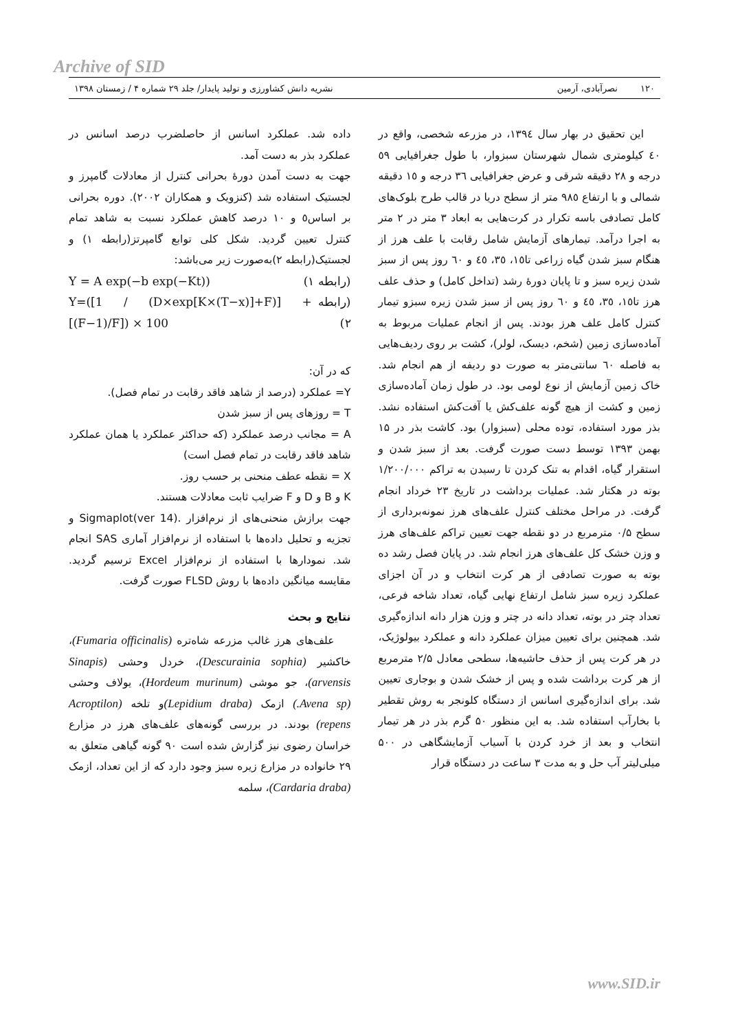Archive of SID
۱۲۰ نصرآبادی، آرمین نشریه دانش کشاورزی و تولید پایدار/ جلد ۲۹ شماره ۴ / زمستان ۱۳۹۸
این تحقیق در بهار سال ۱۳۹٤، در مزرعه شخصی، واقع در ٤٠ کیلومتری شمال شهرستان سبزوار، با طول جغرافیایی ٥٩ درجه و ٢٨ دقیقه شرقی و عرض جغرافیایی ٣٦ درجه و ١٥ دقیقه شمالی و با ارتفاع ٩٨٥ متر از سطح دریا در قالب طرح بلوک‌های کامل تصادفی باسه تکرار در کرت‌هایی به ابعاد ۳ متر در ۲ متر به اجرا درآمد. تیمارهای آزمایش شامل رقابت با علف هرز از هنگام سبز شدن گیاه زراعی تا١٥، ٣٥، ٤٥ و ٦٠ روز پس از سبز شدن زیره سبز و تا پایان دورۀ رشد (تداخل کامل) و حذف علف هرز تا١٥، ٣٥، ٤٥ و ٦٠ روز پس از سبز شدن زیره سبزو تیمار کنترل کامل علف هرز بودند. پس از انجام عملیات مربوط به آماده‌سازی زمین (شخم، دیسک، لولر)، کشت بر روی ردیف‌هایی به فاصله ٦٠ سانتی‌متر به صورت دو ردیفه از هم انجام شد. خاک زمین آزمایش از نوع لومی بود. در طول زمان آماده‌سازی زمین و کشت از هیچ گونه علف‌کش یا آفت‌کش استفاده نشد. بذر مورد استفاده، توده محلی (سبزوار) بود. کاشت بذر در ۱۵ بهمن ۱۳۹۳ توسط دست صورت گرفت. بعد از سبز شدن و استقرار گیاه، اقدام به تنک کردن تا رسیدن به تراکم ۱/۲۰۰/۰۰۰ بوته در هکتار شد. عملیات برداشت در تاریخ ۲۳ خرداد انجام گرفت. در مراحل مختلف کنترل علف‌های هرز نمونه‌برداری از سطح ۰/۵ مترمربع در دو نقطه جهت تعیین تراکم علف‌های هرز و وزن خشک کل علف‌های هرز انجام شد. در پایان فصل رشد ده بوته به صورت تصادفی از هر کرت انتخاب و در آن اجزای عملکرد زیره سبز شامل ارتفاع نهایی گیاه، تعداد شاخه فرعی، تعداد چتر در بوته، تعداد دانه در چتر و وزن هزار دانه اندازه‌گیری شد. همچنین برای تعیین میزان عملکرد دانه و عملکرد بیولوژیک، در هر کرت پس از حذف حاشیه‌ها، سطحی معادل ۲/۵ مترمربع از هر کرت برداشت شده و پس از خشک شدن و بوجاری تعیین شد. برای اندازه‌گیری اسانس از دستگاه کلونجر به روش تقطیر با بخارآب استفاده شد. به این منظور ۵۰ گرم بذر در هر تیمار انتخاب و بعد از خرد کردن با آسیاب آزمایشگاهی در ۵۰۰ میلی‌لیتر آب حل و به مدت ۳ ساعت در دستگاه قرار
داده شد. عملکرد اسانس از حاصلضرب درصد اسانس در عملکرد بذر به دست آمد.
جهت به دست آمدن دورۀ بحرانی کنترل از معادلات گامپرز و لجستیک استفاده شد (کنزویک و همکاران ۲۰۰۲). دوره بحرانی بر اساس٥ و ۱۰ درصد کاهش عملکرد نسبت به شاهد تمام کنترل تعیین گردید. شکل کلی توابع گامپرتز(رابطه ۱) و لجستیک(رابطه ۲)به‌صورت زیر می‌باشد:
Y = A exp(−b exp(−Kt)) (رابطه ۱)
Y=([1 / (D×exp[K×(T−x)]+F)] + [(F−1)/F]) × 100 (رابطه ۲)
که در آن:
Y= عملکرد (درصد از شاهد فاقد رقابت در تمام فصل).
T = روزهای پس از سبز شدن
A = مجانب درصد عملکرد (که حداکثر عملکرد یا همان عملکرد شاهد فاقد رقابت در تمام فصل است)
X = نقطه عطف منحنی بر حسب روز.
K و B و D و F ضرایب ثابت معادلات هستند.
جهت برازش منحنی‌های از نرم‌افزار .Sigmaplot(ver 14) و تجزیه و تحلیل داده‌ها با استفاده از نرم‌افزار آماری SAS انجام شد. نمودارها با استفاده از نرم‌افزار Excel ترسیم گردید. مقایسه میانگین داده‌ها با روش FLSD صورت گرفت.
نتایج و بحث
علف‌های هرز غالب مزرعه شاه‌تره (Fumaria officinalis)، خاکشیر (Descurainia sophia)، خردل وحشی (Sinapis arvensis)، جو موشی (Hordeum murinum)، یولاف وحشی (Avena sp.) ازمک (Lepidium draba) و تلخه (Acroptilon repens) بودند. در بررسی گونه‌های علف‌های هرز در مزارع خراسان رضوی نیز گزارش شده است ۹۰ گونه گیاهی متعلق به ۲۹ خانواده در مزارع زیره سبز وجود دارد که از این تعداد، ازمک (Cardaria draba)، سلمه
www.SID.ir